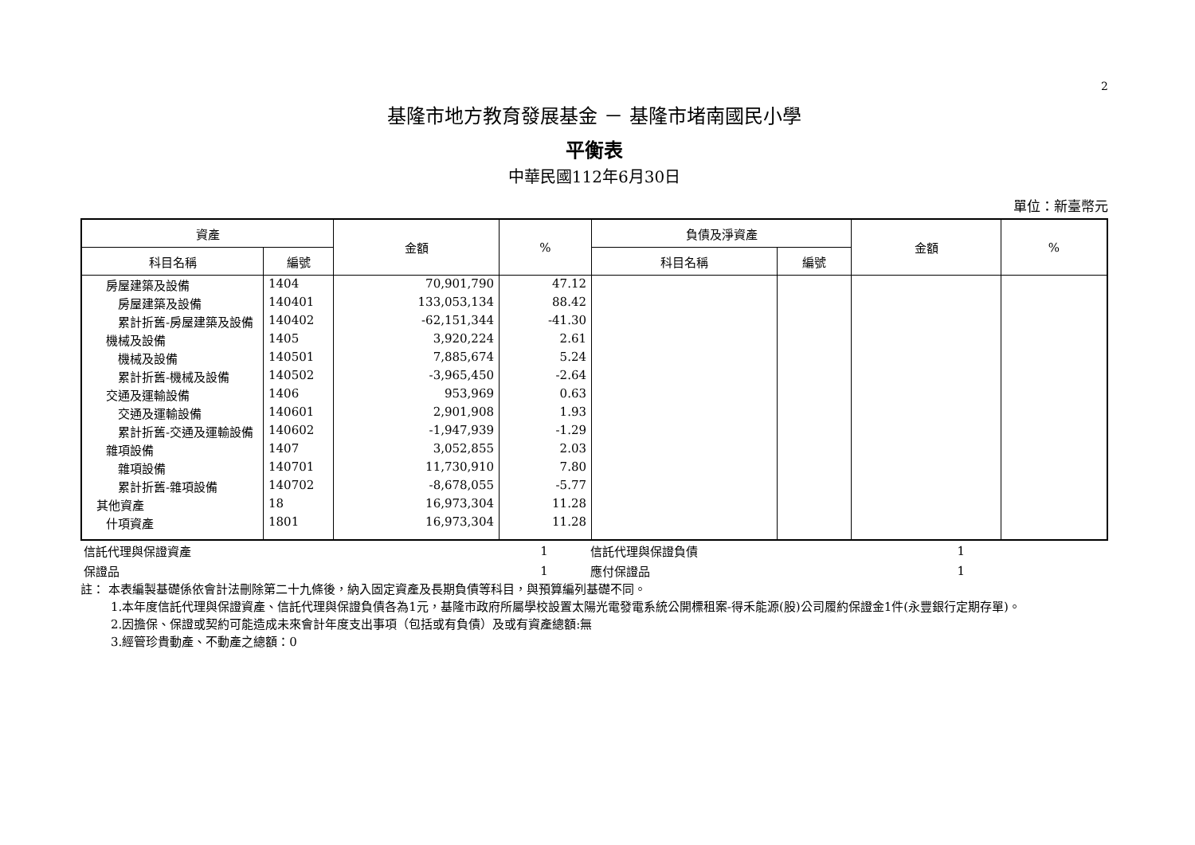2
基隆市地方教育發展基金 － 基隆市堵南國民小學
平衡表
中華民國112年6月30日
單位：新臺幣元
| 資產 | | 金額 | % | 負債及淨資產 | | 金額 | % |
| --- | --- | --- | --- | --- | --- | --- | --- |
| 科目名稱 | 編號 | | | 科目名稱 | 編號 | | |
| 房屋建築及設備 | 1404 | 70,901,790 | 47.12 | | | | |
| 房屋建築及設備 | 140401 | 133,053,134 | 88.42 | | | | |
| 累計折舊-房屋建築及設備 | 140402 | -62,151,344 | -41.30 | | | | |
| 機械及設備 | 1405 | 3,920,224 | 2.61 | | | | |
| 機械及設備 | 140501 | 7,885,674 | 5.24 | | | | |
| 累計折舊-機械及設備 | 140502 | -3,965,450 | -2.64 | | | | |
| 交通及運輸設備 | 1406 | 953,969 | 0.63 | | | | |
| 交通及運輸設備 | 140601 | 2,901,908 | 1.93 | | | | |
| 累計折舊-交通及運輸設備 | 140602 | -1,947,939 | -1.29 | | | | |
| 雜項設備 | 1407 | 3,052,855 | 2.03 | | | | |
| 雜項設備 | 140701 | 11,730,910 | 7.80 | | | | |
| 累計折舊-雜項設備 | 140702 | -8,678,055 | -5.77 | | | | |
| 其他資產 | 18 | 16,973,304 | 11.28 | | | | |
| 什項資產 | 1801 | 16,973,304 | 11.28 | | | | |
| 信託代理與保證資產 | 1 | 信託代理與保證負債 | 1 |
| 保證品 | 1 | 應付保證品 | 1 |
註： 本表編製基礎係依會計法刪除第二十九條後，納入固定資產及長期負債等科目，與預算編列基礎不同。
1.本年度信託代理與保證資產、信託代理與保證負債各為1元，基隆市政府所屬學校設置太陽光電發電系統公開標租案-得禾能源(股)公司履約保證金1件(永豐銀行定期存單)。
2.因擔保、保證或契約可能造成未來會計年度支出事項（包括或有負債）及或有資產總額:無
3.經管珍貴動產、不動產之總額：0